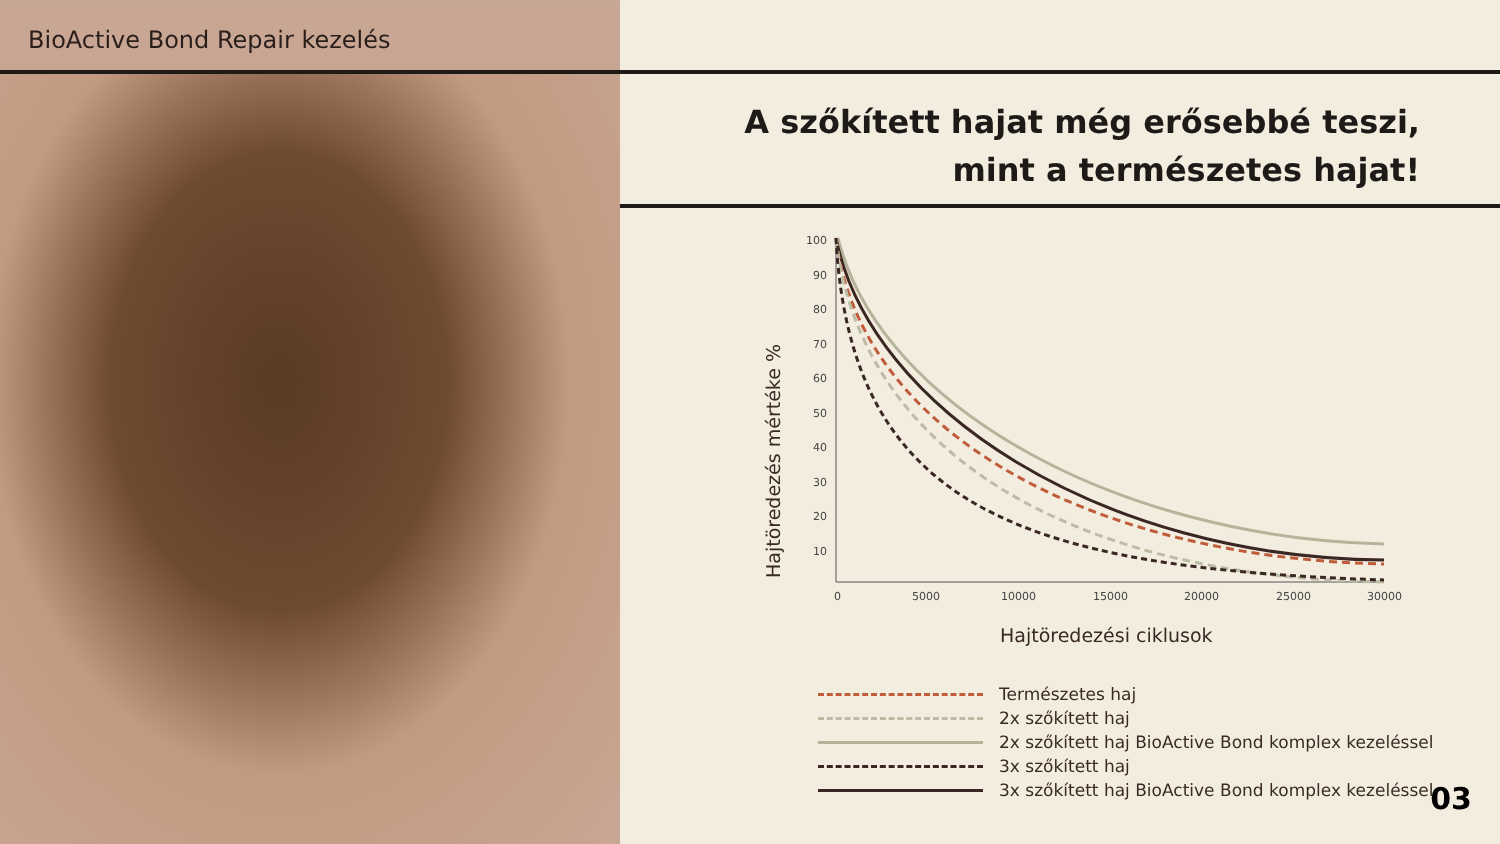BioActive Bond Repair kezelés
A szőkített hajat még erősebbé teszi,
mint a természetes hajat!
Hajtöredezés mértéke %
100
90
80
70
60
50
40
30
20
10
0
5000
10000
15000
20000
25000
30000
Hajtöredezési ciklusok
Természetes haj
2x szőkített haj
2x szőkített haj BioActive Bond komplex kezeléssel
3x szőkített haj
3x szőkített haj BioActive Bond komplex kezeléssel
03